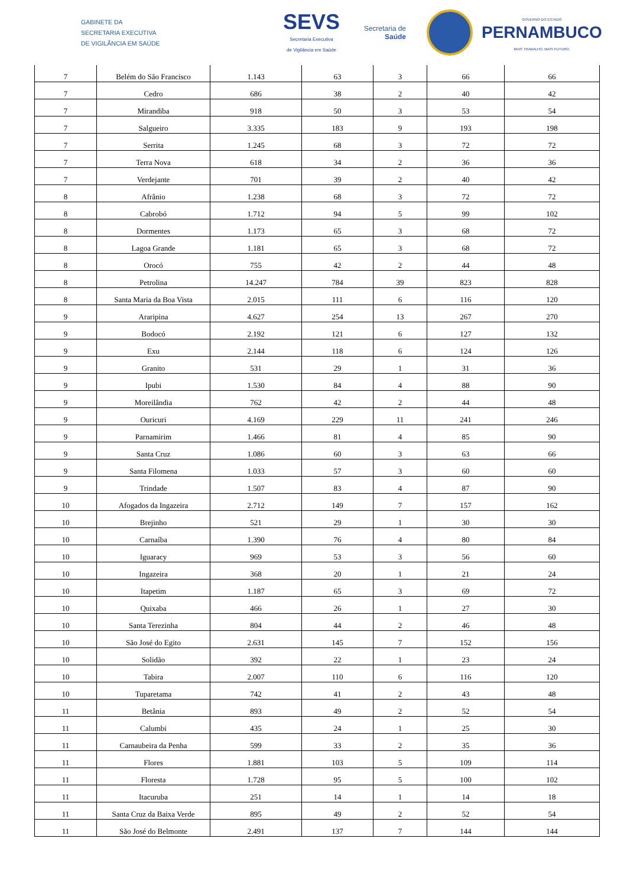GABINETE DA
SECRETARIA EXECUTIVA
DE VIGILÂNCIA EM SAÚDE
SEVS
Secretaria Executiva
de Vigilância em Saúde
Secretaria de
Saúde
GOVERNO DO ESTADO
PERNAMBUCO
MAIS TRABALHO, MAIS FUTURO.
| 7 | Belém do São Francisco | 1.143 | 63 | 3 | 66 | 66 |
| 7 | Cedro | 686 | 38 | 2 | 40 | 42 |
| 7 | Mirandiba | 918 | 50 | 3 | 53 | 54 |
| 7 | Salgueiro | 3.335 | 183 | 9 | 193 | 198 |
| 7 | Serrita | 1.245 | 68 | 3 | 72 | 72 |
| 7 | Terra Nova | 618 | 34 | 2 | 36 | 36 |
| 7 | Verdejante | 701 | 39 | 2 | 40 | 42 |
| 8 | Afrânio | 1.238 | 68 | 3 | 72 | 72 |
| 8 | Cabrobó | 1.712 | 94 | 5 | 99 | 102 |
| 8 | Dormentes | 1.173 | 65 | 3 | 68 | 72 |
| 8 | Lagoa Grande | 1.181 | 65 | 3 | 68 | 72 |
| 8 | Orocó | 755 | 42 | 2 | 44 | 48 |
| 8 | Petrolina | 14.247 | 784 | 39 | 823 | 828 |
| 8 | Santa Maria da Boa Vista | 2.015 | 111 | 6 | 116 | 120 |
| 9 | Araripina | 4.627 | 254 | 13 | 267 | 270 |
| 9 | Bodocó | 2.192 | 121 | 6 | 127 | 132 |
| 9 | Exu | 2.144 | 118 | 6 | 124 | 126 |
| 9 | Granito | 531 | 29 | 1 | 31 | 36 |
| 9 | Ipubi | 1.530 | 84 | 4 | 88 | 90 |
| 9 | Moreilândia | 762 | 42 | 2 | 44 | 48 |
| 9 | Ouricuri | 4.169 | 229 | 11 | 241 | 246 |
| 9 | Parnamirim | 1.466 | 81 | 4 | 85 | 90 |
| 9 | Santa Cruz | 1.086 | 60 | 3 | 63 | 66 |
| 9 | Santa Filomena | 1.033 | 57 | 3 | 60 | 60 |
| 9 | Trindade | 1.507 | 83 | 4 | 87 | 90 |
| 10 | Afogados da Ingazeira | 2.712 | 149 | 7 | 157 | 162 |
| 10 | Brejinho | 521 | 29 | 1 | 30 | 30 |
| 10 | Carnaíba | 1.390 | 76 | 4 | 80 | 84 |
| 10 | Iguaracy | 969 | 53 | 3 | 56 | 60 |
| 10 | Ingazeira | 368 | 20 | 1 | 21 | 24 |
| 10 | Itapetim | 1.187 | 65 | 3 | 69 | 72 |
| 10 | Quixaba | 466 | 26 | 1 | 27 | 30 |
| 10 | Santa Terezinha | 804 | 44 | 2 | 46 | 48 |
| 10 | São José do Egito | 2.631 | 145 | 7 | 152 | 156 |
| 10 | Solidão | 392 | 22 | 1 | 23 | 24 |
| 10 | Tabira | 2.007 | 110 | 6 | 116 | 120 |
| 10 | Tuparetama | 742 | 41 | 2 | 43 | 48 |
| 11 | Betânia | 893 | 49 | 2 | 52 | 54 |
| 11 | Calumbi | 435 | 24 | 1 | 25 | 30 |
| 11 | Carnaubeira da Penha | 599 | 33 | 2 | 35 | 36 |
| 11 | Flores | 1.881 | 103 | 5 | 109 | 114 |
| 11 | Floresta | 1.728 | 95 | 5 | 100 | 102 |
| 11 | Itacuruba | 251 | 14 | 1 | 14 | 18 |
| 11 | Santa Cruz da Baixa Verde | 895 | 49 | 2 | 52 | 54 |
| 11 | São José do Belmonte | 2.491 | 137 | 7 | 144 | 144 |